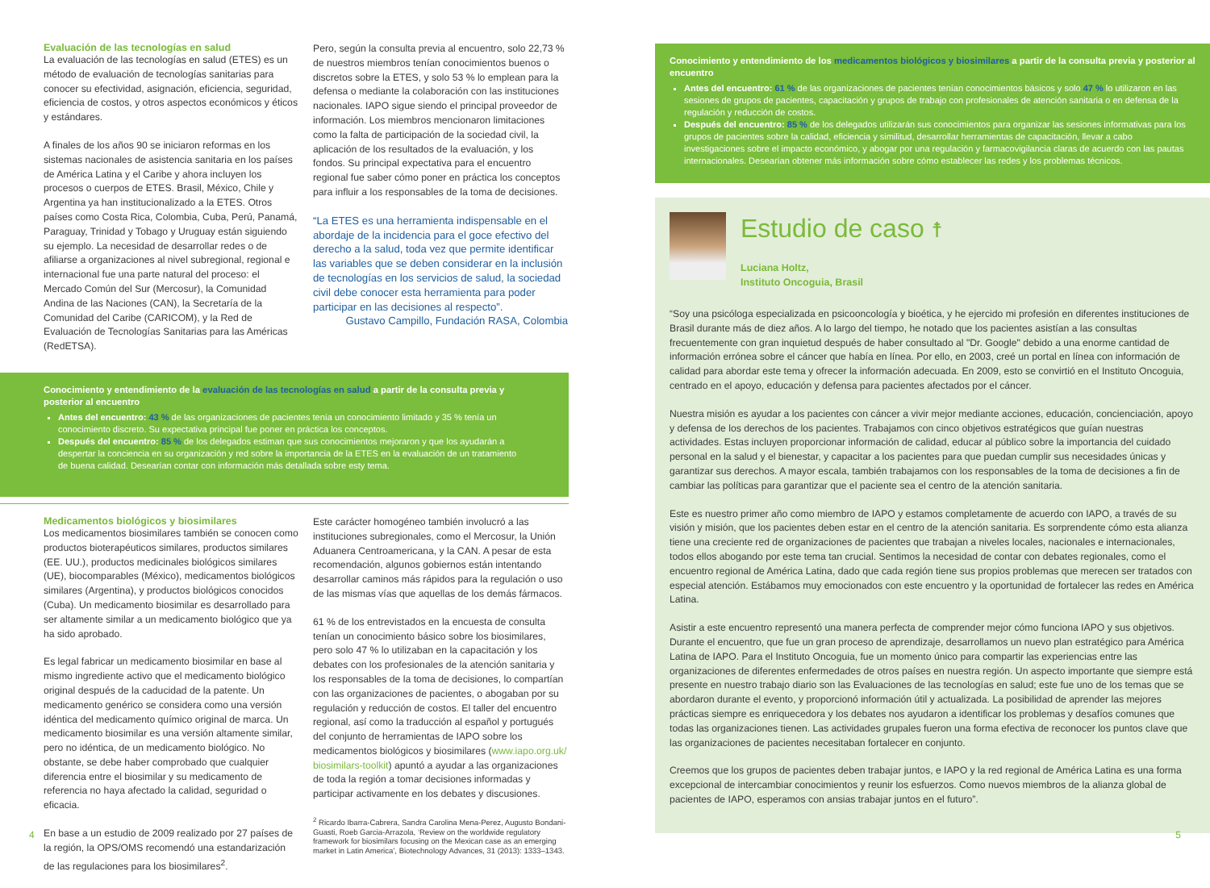Evaluación de las tecnologías en salud
La evaluación de las tecnologías en salud (ETES) es un método de evaluación de tecnologías sanitarias para conocer su efectividad, asignación, eficiencia, seguridad, eficiencia de costos, y otros aspectos económicos y éticos y estándares.
A finales de los años 90 se iniciaron reformas en los sistemas nacionales de asistencia sanitaria en los países de América Latina y el Caribe y ahora incluyen los procesos o cuerpos de ETES. Brasil, México, Chile y Argentina ya han institucionalizado a la ETES. Otros países como Costa Rica, Colombia, Cuba, Perú, Panamá, Paraguay, Trinidad y Tobago y Uruguay están siguiendo su ejemplo. La necesidad de desarrollar redes o de afiliarse a organizaciones al nivel subregional, regional e internacional fue una parte natural del proceso: el Mercado Común del Sur (Mercosur), la Comunidad Andina de las Naciones (CAN), la Secretaría de la Comunidad del Caribe (CARICOM), y la Red de Evaluación de Tecnologías Sanitarias para las Américas (RedETSA).
Pero, según la consulta previa al encuentro, solo 22,73 % de nuestros miembros tenían conocimientos buenos o discretos sobre la ETES, y solo 53 % lo emplean para la defensa o mediante la colaboración con las instituciones nacionales. IAPO sigue siendo el principal proveedor de información. Los miembros mencionaron limitaciones como la falta de participación de la sociedad civil, la aplicación de los resultados de la evaluación, y los fondos. Su principal expectativa para el encuentro regional fue saber cómo poner en práctica los conceptos para influir a los responsables de la toma de decisiones.
“La ETES es una herramienta indispensable en el abordaje de la incidencia para el goce efectivo del derecho a la salud, toda vez que permite identificar las variables que se deben considerar en la inclusión de tecnologías en los servicios de salud, la sociedad civil debe conocer esta herramienta para poder participar en las decisiones al respecto”.
Gustavo Campillo, Fundación RASA, Colombia
Conocimiento y entendimiento de la evaluación de las tecnologías en salud a partir de la consulta previa y posterior al encuentro
Antes del encuentro: 43 % de las organizaciones de pacientes tenía un conocimiento limitado y 35 % tenía un conocimiento discreto. Su expectativa principal fue poner en práctica los conceptos.
Después del encuentro: 85 % de los delegados estiman que sus conocimientos mejoraron y que los ayudarán a despertar la conciencia en su organización y red sobre la importancia de la ETES en la evaluación de un tratamiento de buena calidad. Desearían contar con información más detallada sobre esty tema.
Medicamentos biológicos y biosimilares
Los medicamentos biosimilares también se conocen como productos bioterapéuticos similares, productos similares (EE. UU.), productos medicinales biológicos similares (UE), biocomparables (México), medicamentos biológicos similares (Argentina), y productos biológicos conocidos (Cuba). Un medicamento biosimilar es desarrollado para ser altamente similar a un medicamento biológico que ya ha sido aprobado.
Es legal fabricar un medicamento biosimilar en base al mismo ingrediente activo que el medicamento biológico original después de la caducidad de la patente. Un medicamento genérico se considera como una versión idéntica del medicamento químico original de marca. Un medicamento biosimilar es una versión altamente similar, pero no idéntica, de un medicamento biológico. No obstante, se debe haber comprobado que cualquier diferencia entre el biosimilar y su medicamento de referencia no haya afectado la calidad, seguridad o eficacia.
En base a un estudio de 2009 realizado por 27 países de la región, la OPS/OMS recomendó una estandarización de las regulaciones para los biosimilares<sup>2</sup>.
Este carácter homogéneo también involucró a las instituciones subregionales, como el Mercosur, la Unión Aduanera Centroamericana, y la CAN. A pesar de esta recomendación, algunos gobiernos están intentando desarrollar caminos más rápidos para la regulación o uso de las mismas vías que aquellas de los demás fármacos.
61 % de los entrevistados en la encuesta de consulta tenían un conocimiento básico sobre los biosimilares, pero solo 47 % lo utilizaban en la capacitación y los debates con los profesionales de la atención sanitaria y los responsables de la toma de decisiones, lo compartían con las organizaciones de pacientes, o abogaban por su regulación y reducción de costos. El taller del encuentro regional, así como la traducción al español y portugués del conjunto de herramientas de IAPO sobre los medicamentos biológicos y biosimilares (www.iapo.org.uk/ biosimilars-toolkit) apuntó a ayudar a las organizaciones de toda la región a tomar decisiones informadas y participar activamente en los debates y discusiones.
<sup>2</sup> Ricardo Ibarra-Cabrera, Sandra Carolina Mena-Perez, Augusto Bondani-Guasti, Roeb Garcia-Arrazola, ‘Review on the worldwide regulatory framework for biosimilars focusing on the Mexican case as an emerging market in Latin America’, Biotechnology Advances, 31 (2013): 1333–1343.
4
Conocimiento y entendimiento de los medicamentos biológicos y biosimilares a partir de la consulta previa y posterior al encuentro
Antes del encuentro: 61 % de las organizaciones de pacientes tenían conocimientos básicos y solo 47 % lo utilizaron en las sesiones de grupos de pacientes, capacitación y grupos de trabajo con profesionales de atención sanitaria o en defensa de la regulación y reducción de costos.
Después del encuentro: 85 % de los delegados utilizarán sus conocimientos para organizar las sesiones informativas para los grupos de pacientes sobre la calidad, eficiencia y similitud, desarrollar herramientas de capacitación, llevar a cabo investigaciones sobre el impacto económico, y abogar por una regulación y farmacovigilancia claras de acuerdo con las pautas internacionales. Desearían obtener más información sobre cómo establecer las redes y los problemas técnicos.
Estudio de caso ☨
Luciana Holtz,
Instituto Oncoguia, Brasil
“Soy una psicóloga especializada en psicooncología y bioética, y he ejercido mi profesión en diferentes instituciones de Brasil durante más de diez años. A lo largo del tiempo, he notado que los pacientes asistían a las consultas frecuentemente con gran inquietud después de haber consultado al "Dr. Google" debido a una enorme cantidad de información errónea sobre el cáncer que había en línea. Por ello, en 2003, creé un portal en línea con información de calidad para abordar este tema y ofrecer la información adecuada. En 2009, esto se convirtió en el Instituto Oncoguia, centrado en el apoyo, educación y defensa para pacientes afectados por el cáncer.
Nuestra misión es ayudar a los pacientes con cáncer a vivir mejor mediante acciones, educación, concienciación, apoyo y defensa de los derechos de los pacientes. Trabajamos con cinco objetivos estratégicos que guían nuestras actividades. Estas incluyen proporcionar información de calidad, educar al público sobre la importancia del cuidado personal en la salud y el bienestar, y capacitar a los pacientes para que puedan cumplir sus necesidades únicas y garantizar sus derechos. A mayor escala, también trabajamos con los responsables de la toma de decisiones a fin de cambiar las políticas para garantizar que el paciente sea el centro de la atención sanitaria.
Este es nuestro primer año como miembro de IAPO y estamos completamente de acuerdo con IAPO, a través de su visión y misión, que los pacientes deben estar en el centro de la atención sanitaria. Es sorprendente cómo esta alianza tiene una creciente red de organizaciones de pacientes que trabajan a niveles locales, nacionales e internacionales, todos ellos abogando por este tema tan crucial. Sentimos la necesidad de contar con debates regionales, como el encuentro regional de América Latina, dado que cada región tiene sus propios problemas que merecen ser tratados con especial atención. Estábamos muy emocionados con este encuentro y la oportunidad de fortalecer las redes en América Latina.
Asistir a este encuentro representó una manera perfecta de comprender mejor cómo funciona IAPO y sus objetivos. Durante el encuentro, que fue un gran proceso de aprendizaje, desarrollamos un nuevo plan estratégico para América Latina de IAPO. Para el Instituto Oncoguia, fue un momento único para compartir las experiencias entre las organizaciones de diferentes enfermedades de otros países en nuestra región. Un aspecto importante que siempre está presente en nuestro trabajo diario son las Evaluaciones de las tecnologías en salud; este fue uno de los temas que se abordaron durante el evento, y proporcionó información útil y actualizada. La posibilidad de aprender las mejores prácticas siempre es enriquecedora y los debates nos ayudaron a identificar los problemas y desafíos comunes que todas las organizaciones tienen. Las actividades grupales fueron una forma efectiva de reconocer los puntos clave que las organizaciones de pacientes necesitaban fortalecer en conjunto.
Creemos que los grupos de pacientes deben trabajar juntos, e IAPO y la red regional de América Latina es una forma excepcional de intercambiar conocimientos y reunir los esfuerzos. Como nuevos miembros de la alianza global de pacientes de IAPO, esperamos con ansias trabajar juntos en el futuro”.
5